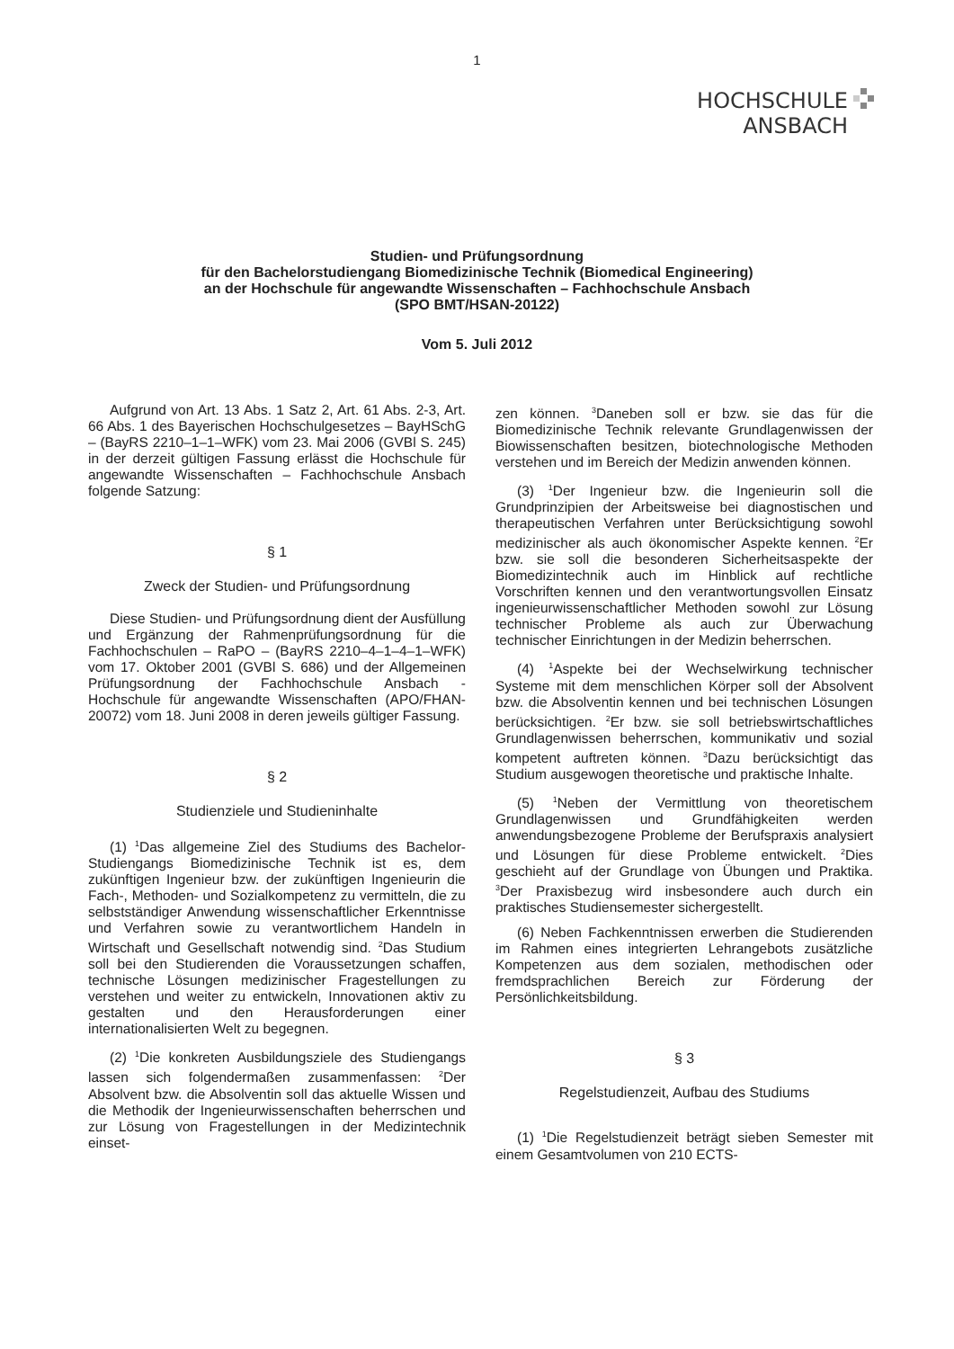1
HOCHSCHULE
ANSBACH
Studien- und Prüfungsordnung
für den Bachelorstudiengang Biomedizinische Technik (Biomedical Engineering)
an der Hochschule für angewandte Wissenschaften – Fachhochschule Ansbach
(SPO BMT/HSAN-20122)
Vom 5. Juli 2012
Aufgrund von Art. 13 Abs. 1 Satz 2, Art. 61 Abs. 2-3, Art. 66 Abs. 1 des Bayerischen Hochschulgesetzes – BayHSchG – (BayRS 2210–1–1–WFK) vom 23. Mai 2006 (GVBl S. 245) in der derzeit gültigen Fassung erlässt die Hochschule für angewandte Wissenschaften – Fachhochschule Ansbach folgende Satzung:
§ 1
Zweck der Studien- und Prüfungsordnung
Diese Studien- und Prüfungsordnung dient der Ausfüllung und Ergänzung der Rahmenprüfungsordnung für die Fachhochschulen – RaPO – (BayRS 2210–4–1–4–1–WFK) vom 17. Oktober 2001 (GVBl S. 686) und der Allgemeinen Prüfungsordnung der Fachhochschule Ansbach - Hochschule für angewandte Wissenschaften (APO/FHAN-20072) vom 18. Juni 2008 in deren jeweils gültiger Fassung.
§ 2
Studienziele und Studieninhalte
(1) <sup>1</sup>Das allgemeine Ziel des Studiums des Bachelor-Studiengangs Biomedizinische Technik ist es, dem zukünftigen Ingenieur bzw. der zukünftigen Ingenieurin die Fach-, Methoden- und Sozialkompetenz zu vermitteln, die zu selbstständiger Anwendung wissenschaftlicher Erkenntnisse und Verfahren sowie zu verantwortlichem Handeln in Wirtschaft und Gesellschaft notwendig sind. <sup>2</sup>Das Studium soll bei den Studierenden die Voraussetzungen schaffen, technische Lösungen medizinischer Fragestellungen zu verstehen und weiter zu entwickeln, Innovationen aktiv zu gestalten und den Herausforderungen einer internationalisierten Welt zu begegnen.
(2) <sup>1</sup>Die konkreten Ausbildungsziele des Studiengangs lassen sich folgendermaßen zusammenfassen: <sup>2</sup>Der Absolvent bzw. die Absolventin soll das aktuelle Wissen und die Methodik der Ingenieurwissenschaften beherrschen und zur Lösung von Fragestellungen in der Medizintechnik einset-
zen können. <sup>3</sup>Daneben soll er bzw. sie das für die Biomedizinische Technik relevante Grundlagenwissen der Biowissenschaften besitzen, biotechnologische Methoden verstehen und im Bereich der Medizin anwenden können.
(3) <sup>1</sup>Der Ingenieur bzw. die Ingenieurin soll die Grundprinzipien der Arbeitsweise bei diagnostischen und therapeutischen Verfahren unter Berücksichtigung sowohl medizinischer als auch ökonomischer Aspekte kennen. <sup>2</sup>Er bzw. sie soll die besonderen Sicherheitsaspekte der Biomedizintechnik auch im Hinblick auf rechtliche Vorschriften kennen und den verantwortungsvollen Einsatz ingenieurwissenschaftlicher Methoden sowohl zur Lösung technischer Probleme als auch zur Überwachung technischer Einrichtungen in der Medizin beherrschen.
(4) <sup>1</sup>Aspekte bei der Wechselwirkung technischer Systeme mit dem menschlichen Körper soll der Absolvent bzw. die Absolventin kennen und bei technischen Lösungen berücksichtigen. <sup>2</sup>Er bzw. sie soll betriebswirtschaftliches Grundlagenwissen beherrschen, kommunikativ und sozial kompetent auftreten können. <sup>3</sup>Dazu berücksichtigt das Studium ausgewogen theoretische und praktische Inhalte.
(5) <sup>1</sup>Neben der Vermittlung von theoretischem Grundlagenwissen und Grundfähigkeiten werden anwendungsbezogene Probleme der Berufspraxis analysiert und Lösungen für diese Probleme entwickelt. <sup>2</sup>Dies geschieht auf der Grundlage von Übungen und Praktika. <sup>3</sup>Der Praxisbezug wird insbesondere auch durch ein praktisches Studiensemester sichergestellt.
(6) Neben Fachkenntnissen erwerben die Studierenden im Rahmen eines integrierten Lehrangebots zusätzliche Kompetenzen aus dem sozialen, methodischen oder fremdsprachlichen Bereich zur Förderung der Persönlichkeitsbildung.
§ 3
Regelstudienzeit, Aufbau des Studiums
(1) <sup>1</sup>Die Regelstudienzeit beträgt sieben Semester mit einem Gesamtvolumen von 210 ECTS-